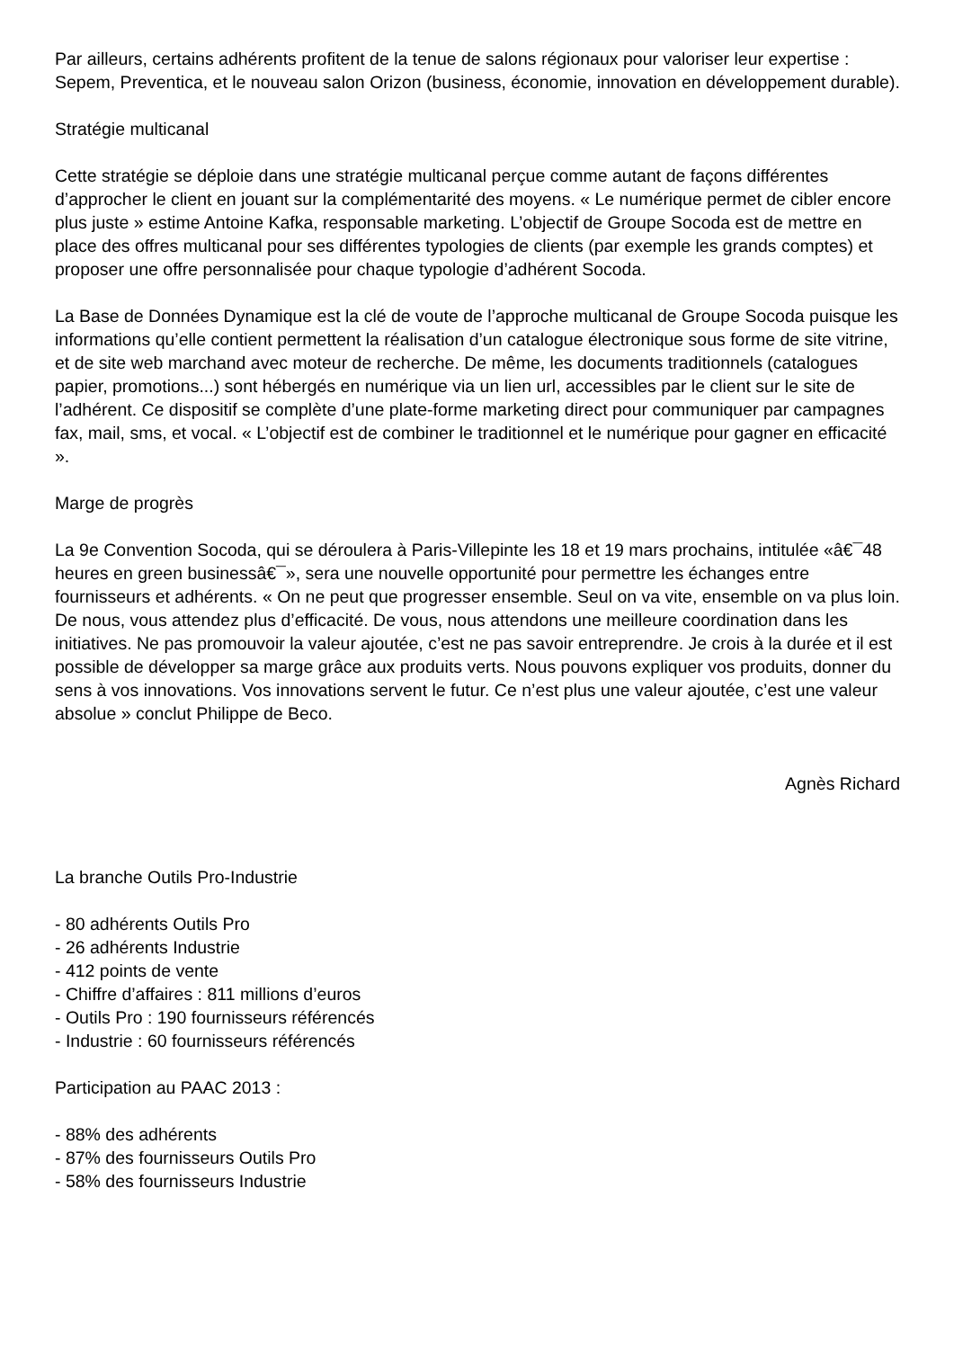Par ailleurs, certains adhérents profitent de la tenue de salons régionaux pour valoriser leur expertise : Sepem, Preventica, et le nouveau salon Orizon (business, économie, innovation en développement durable).
Stratégie multicanal
Cette stratégie se déploie dans une stratégie multicanal perçue comme autant de façons différentes d’approcher le client en jouant sur la complémentarité des moyens. « Le numérique permet de cibler encore plus juste » estime Antoine Kafka, responsable marketing. L’objectif de Groupe Socoda est de mettre en place des offres multicanal pour ses différentes typologies de clients (par exemple les grands comptes) et proposer une offre personnalisée pour chaque typologie d’adhérent Socoda.
La Base de Données Dynamique est la clé de voute de l’approche multicanal de Groupe Socoda puisque les informations qu’elle contient permettent la réalisation d’un catalogue électronique sous forme de site vitrine, et de site web marchand avec moteur de recherche. De même, les documents traditionnels (catalogues papier, promotions...) sont hébergés en numérique via un lien url, accessibles par le client sur le site de l’adhérent. Ce dispositif se complète d’une plate-forme marketing direct pour communiquer par campagnes fax, mail, sms, et vocal. « L’objectif est de combiner le traditionnel et le numérique pour gagner en efficacité ».
Marge de progrès
La 9e Convention Socoda, qui se déroulera à Paris-Villepinte les 18 et 19 mars prochains, intitulée «â€¯48 heures en green businessâ€¯», sera une nouvelle opportunité pour permettre les échanges entre fournisseurs et adhérents. « On ne peut que progresser ensemble. Seul on va vite, ensemble on va plus loin. De nous, vous attendez plus d’efficacité. De vous, nous attendons une meilleure coordination dans les initiatives. Ne pas promouvoir la valeur ajoutée, c’est ne pas savoir entreprendre. Je crois à la durée et il est possible de développer sa marge grâce aux produits verts. Nous pouvons expliquer vos produits, donner du sens à vos innovations. Vos innovations servent le futur. Ce n’est plus une valeur ajoutée, c’est une valeur absolue » conclut Philippe de Beco.
Agnès Richard
La branche Outils Pro-Industrie
- 80 adhérents Outils Pro
- 26 adhérents Industrie
- 412 points de vente
- Chiffre d’affaires : 811 millions d’euros
- Outils Pro : 190 fournisseurs référencés
- Industrie : 60 fournisseurs référencés
Participation au PAAC 2013 :
- 88% des adhérents
- 87% des fournisseurs Outils Pro
- 58% des fournisseurs Industrie